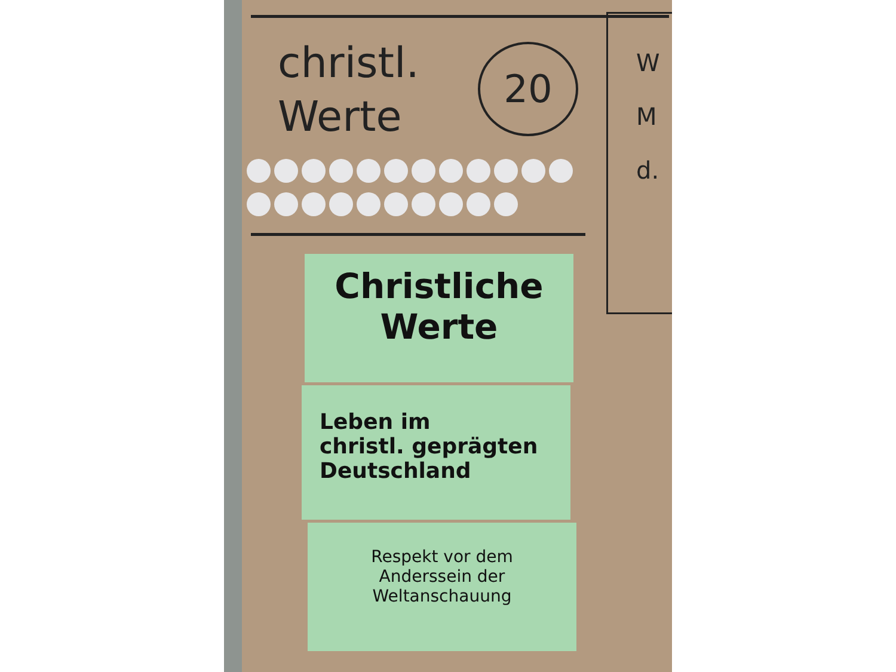christl.
Werte
20
W
M
d.
Christliche
Werte
Leben im
christl. geprägten
Deutschland
Respekt vor dem
Anderssein der
Weltanschauung